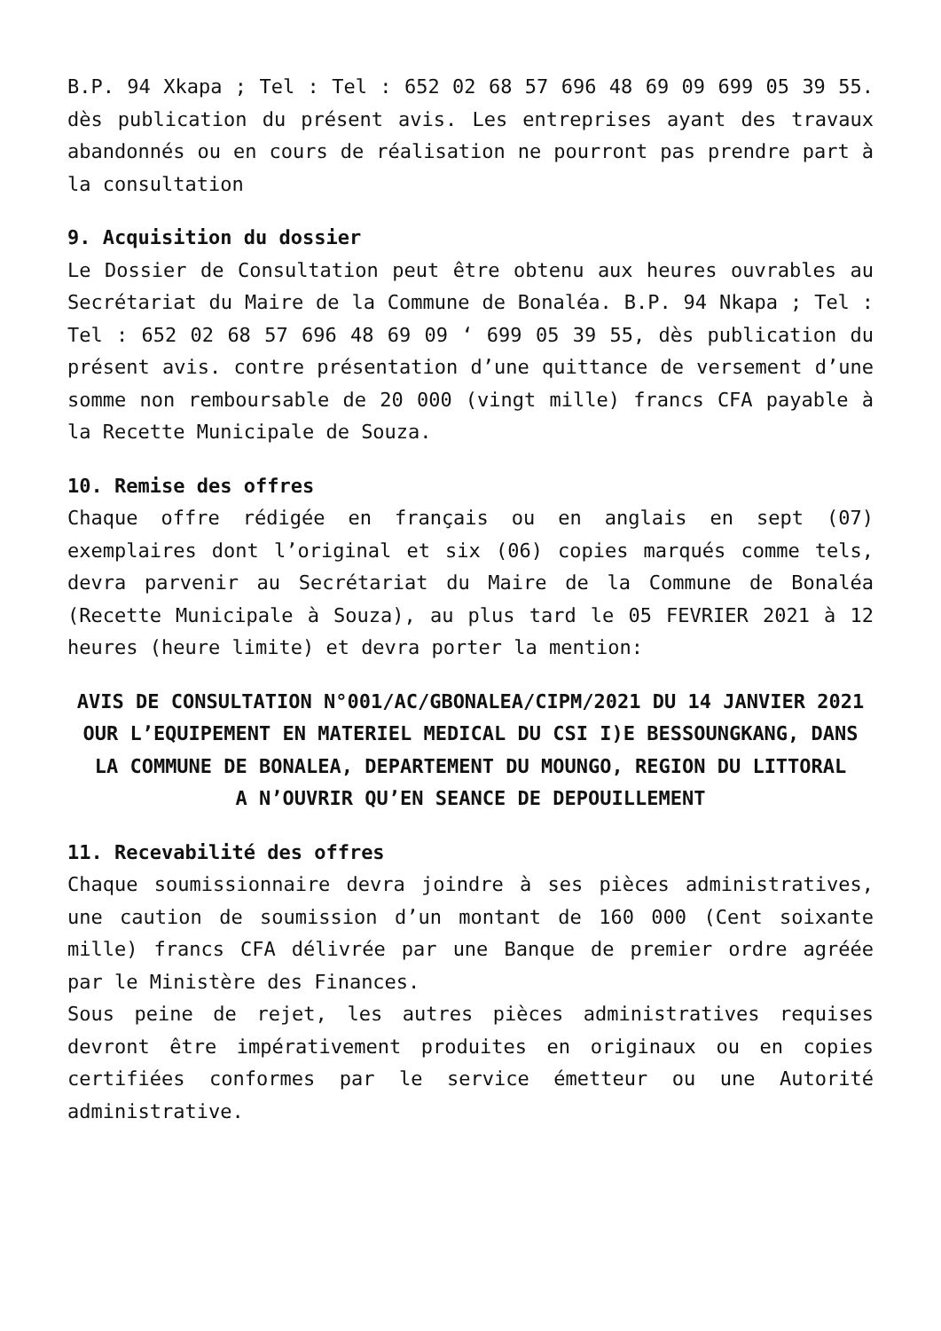B.P. 94 Xkapa ; Tel : Tel : 652 02 68 57 696 48 69 09 699 05 39 55. dès publication du présent avis. Les entreprises ayant des travaux abandonnés ou en cours de réalisation ne pourront pas prendre part à la consultation
9. Acquisition du dossier
Le Dossier de Consultation peut être obtenu aux heures ouvrables au Secrétariat du Maire de la Commune de Bonaléa. B.P. 94 Nkapa ; Tel : Tel : 652 02 68 57 696 48 69 09 ‘ 699 05 39 55, dès publication du présent avis. contre présentation d’une quittance de versement d’une somme non remboursable de 20 000 (vingt mille) francs CFA payable à la Recette Municipale de Souza.
10. Remise des offres
Chaque offre rédigée en français ou en anglais en sept (07) exemplaires dont l’original et six (06) copies marqués comme tels, devra parvenir au Secrétariat du Maire de la Commune de Bonaléa (Recette Municipale à Souza), au plus tard le 05 FEVRIER 2021 à 12 heures (heure limite) et devra porter la mention:
AVIS DE CONSULTATION N°001/AC/GBONALEA/CIPM/2021 DU 14 JANVIER 2021
OUR L’EQUIPEMENT EN MATERIEL MEDICAL DU CSI I)E BESSOUNGKANG, DANS LA COMMUNE DE BONALEA, DEPARTEMENT DU MOUNGO, REGION DU LITTORAL
A N’OUVRIR QU’EN SEANCE DE DEPOUILLEMENT
11. Recevabilité des offres
Chaque soumissionnaire devra joindre à ses pièces administratives, une caution de soumission d’un montant de 160 000 (Cent soixante mille) francs CFA délivrée par une Banque de premier ordre agréée par le Ministère des Finances.
Sous peine de rejet, les autres pièces administratives requises devront être impérativement produites en originaux ou en copies certifiées conformes par le service émetteur ou une Autorité administrative.